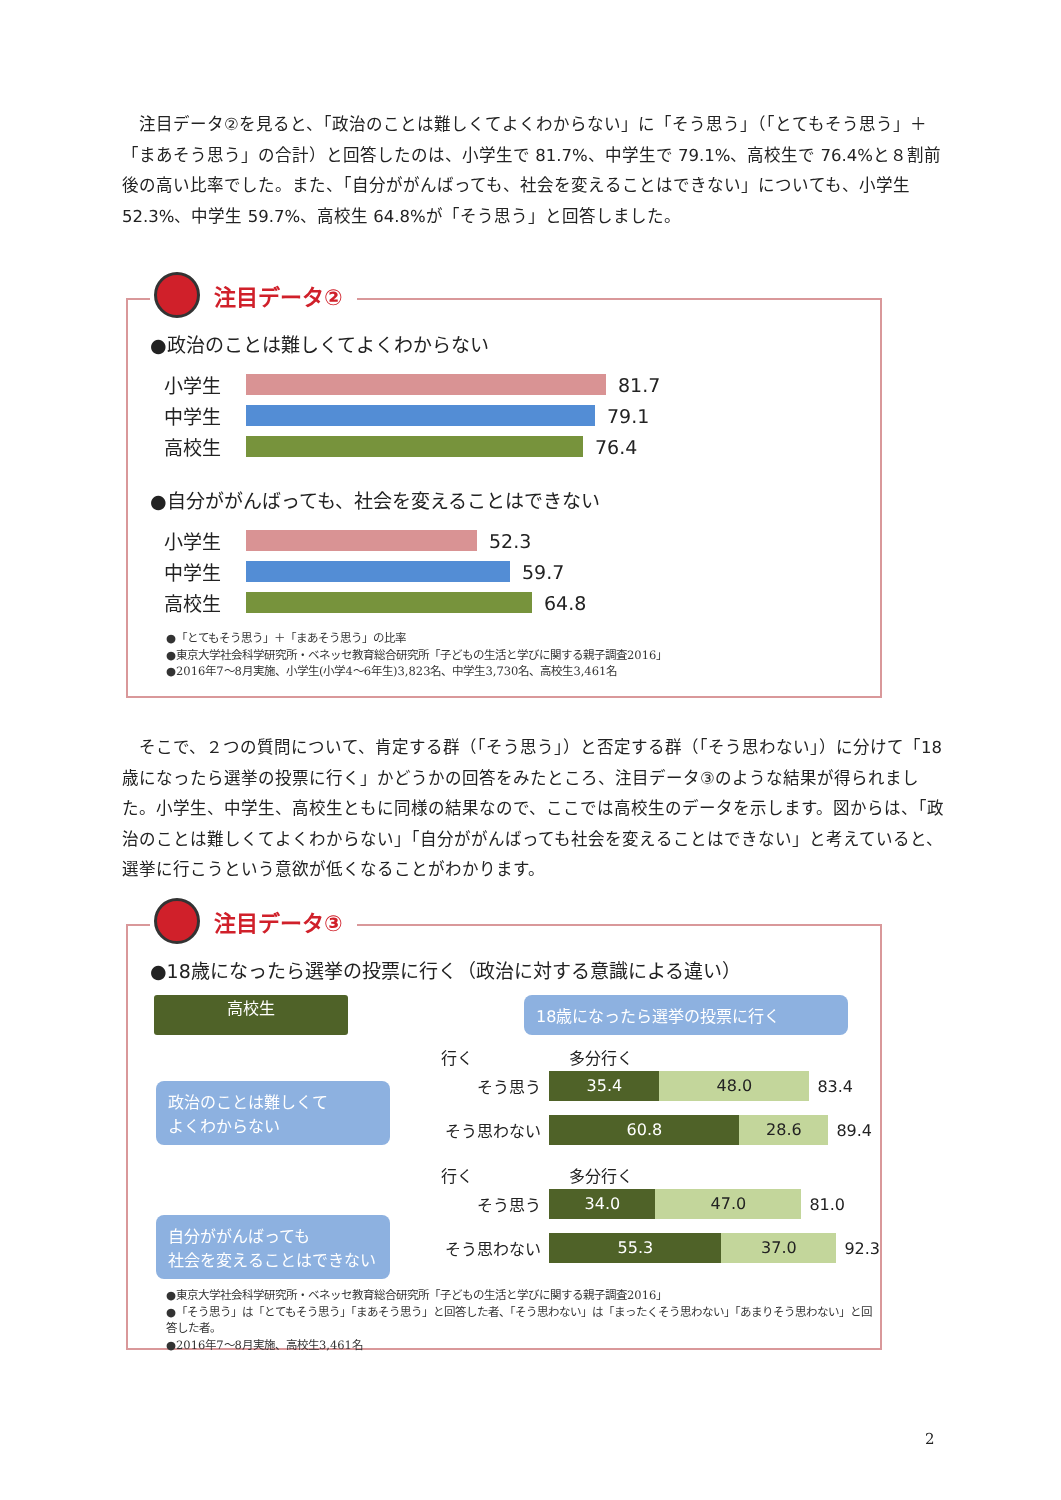注目データ②を見ると、「政治のことは難しくてよくわからない」に「そう思う」（「とてもそう思う」＋「まあそう思う」の合計）と回答したのは、小学生で 81.7%、中学生で 79.1%、高校生で 76.4%と８割前後の高い比率でした。また、「自分ががんばっても、社会を変えることはできない」についても、小学生 52.3%、中学生 59.7%、高校生 64.8%が「そう思う」と回答しました。
●政治のことは難しくてよくわからない
小学生
81.7
中学生
79.1
高校生
76.4
●自分ががんばっても、社会を変えることはできない
小学生
52.3
中学生
59.7
高校生
64.8
●「とてもそう思う」＋「まあそう思う」の比率
●東京大学社会科学研究所・ベネッセ教育総合研究所「子どもの生活と学びに関する親子調査2016」
●2016年7～8月実施、小学生(小学4～6年生)3,823名、中学生3,730名、高校生3,461名
注目データ②
　そこで、２つの質問について、肯定する群（「そう思う」）と否定する群（「そう思わない」）に分けて「18 歳になったら選挙の投票に行く」かどうかの回答をみたところ、注目データ③のような結果が得られました。小学生、中学生、高校生ともに同様の結果なので、ここでは高校生のデータを示します。図からは、「政治のことは難しくてよくわからない」「自分ががんばっても社会を変えることはできない」と考えていると、選挙に行こうという意欲が低くなることがわかります。
●18歳になったら選挙の投票に行く（政治に対する意識による違い）
高校生 18歳になったら選挙の投票に行く
政治のことは難しくて
よくわからない
自分ががんばっても
社会を変えることはできない
行く　　　　　　多分行く
そう思う
35.4 48.0
83.4
そう思わない
60.8 28.6
89.4
行く　　　　　　多分行く
そう思う
34.0 47.0
81.0
そう思わない
55.3 37.0
92.3
●東京大学社会科学研究所・ベネッセ教育総合研究所「子どもの生活と学びに関する親子調査2016」
●「そう思う」は「とてもそう思う」「まあそう思う」と回答した者、「そう思わない」は「まったくそう思わない」「あまりそう思わない」と回答した者。
●2016年7～8月実施、高校生3,461名
注目データ③
2